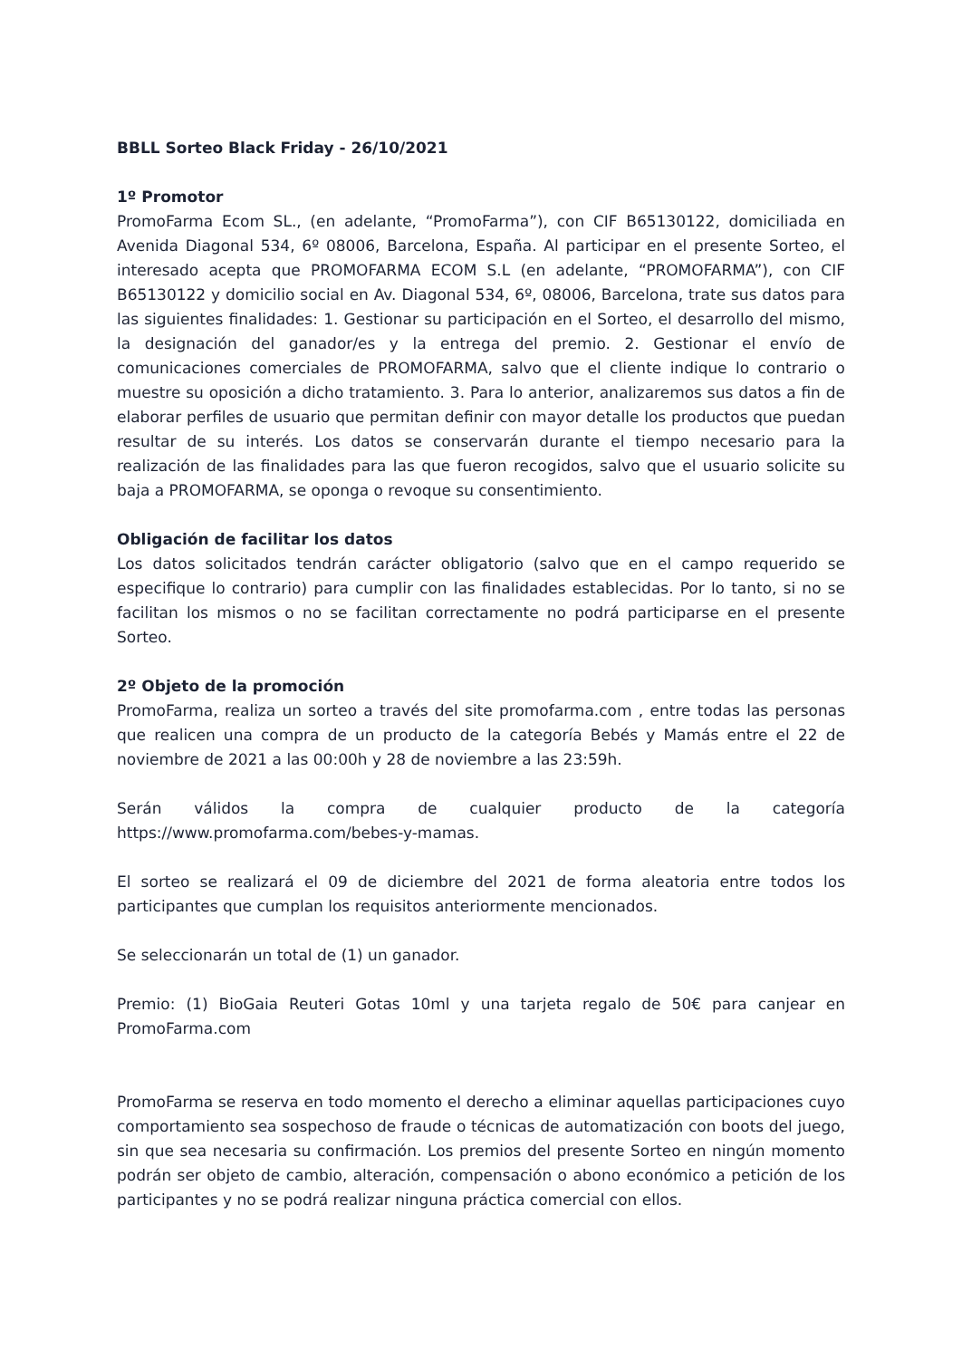BBLL Sorteo Black Friday - 26/10/2021
1º Promotor
PromoFarma Ecom SL., (en adelante, “PromoFarma”), con CIF B65130122, domiciliada en Avenida Diagonal 534, 6º 08006, Barcelona, España. Al participar en el presente Sorteo, el interesado acepta que PROMOFARMA ECOM S.L (en adelante, “PROMOFARMA”), con CIF B65130122 y domicilio social en Av. Diagonal 534, 6º, 08006, Barcelona, trate sus datos para las siguientes finalidades: 1. Gestionar su participación en el Sorteo, el desarrollo del mismo, la designación del ganador/es y la entrega del premio. 2. Gestionar el envío de comunicaciones comerciales de PROMOFARMA, salvo que el cliente indique lo contrario o muestre su oposición a dicho tratamiento. 3. Para lo anterior, analizaremos sus datos a fin de elaborar perfiles de usuario que permitan definir con mayor detalle los productos que puedan resultar de su interés. Los datos se conservarán durante el tiempo necesario para la realización de las finalidades para las que fueron recogidos, salvo que el usuario solicite su baja a PROMOFARMA, se oponga o revoque su consentimiento.
Obligación de facilitar los datos
Los datos solicitados tendrán carácter obligatorio (salvo que en el campo requerido se especifique lo contrario) para cumplir con las finalidades establecidas. Por lo tanto, si no se facilitan los mismos o no se facilitan correctamente no podrá participarse en el presente Sorteo.
2º Objeto de la promoción
PromoFarma, realiza un sorteo a través del site promofarma.com , entre todas las personas que realicen una compra de un producto de la categoría Bebés y Mamás entre el 22 de noviembre de 2021 a las 00:00h y 28 de noviembre a las 23:59h.
Serán válidos la compra de cualquier producto de la categoría https://www.promofarma.com/bebes-y-mamas.
El sorteo se realizará el 09 de diciembre del 2021 de forma aleatoria entre todos los participantes que cumplan los requisitos anteriormente mencionados.
Se seleccionarán un total de (1) un ganador.
Premio: (1) BioGaia Reuteri Gotas 10ml y una tarjeta regalo de 50€ para canjear en PromoFarma.com
PromoFarma se reserva en todo momento el derecho a eliminar aquellas participaciones cuyo comportamiento sea sospechoso de fraude o técnicas de automatización con boots del juego, sin que sea necesaria su confirmación. Los premios del presente Sorteo en ningún momento podrán ser objeto de cambio, alteración, compensación o abono económico a petición de los participantes y no se podrá realizar ninguna práctica comercial con ellos.